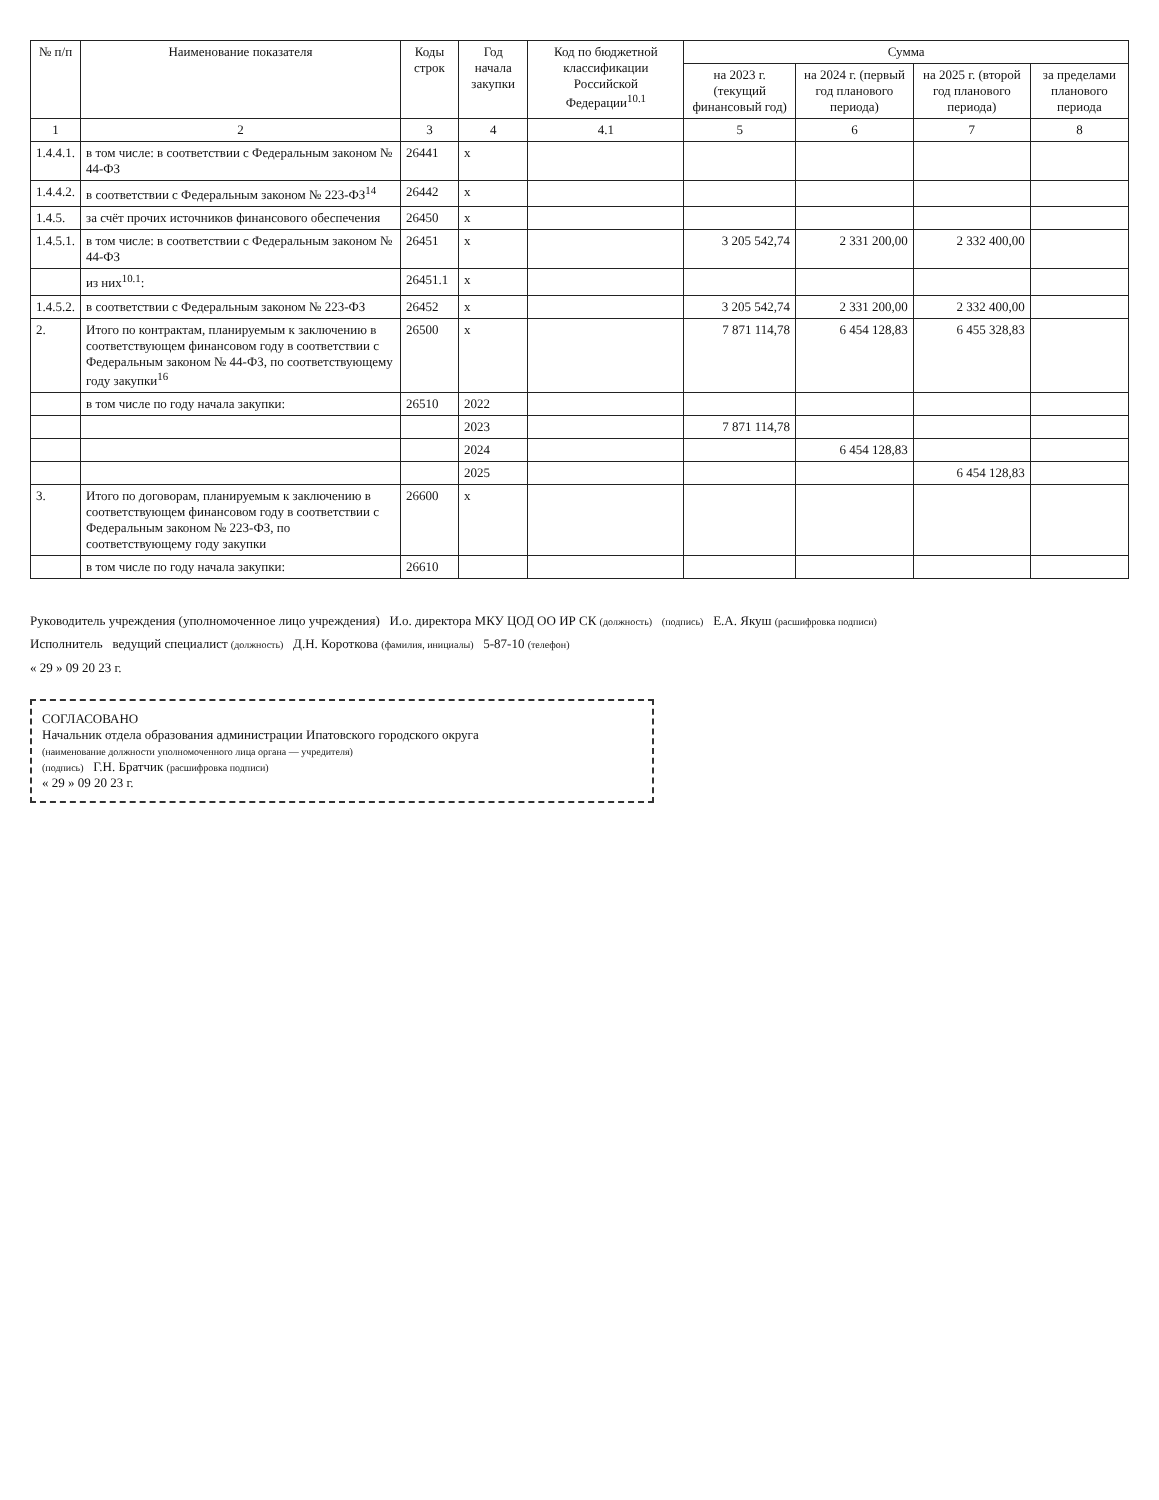| № п/п | Наименование показателя | Коды строк | Год начала закупки | Код по бюджетной классификации Российской Федерации<sup>10.1</sup> | Сумма | | | |
| --- | --- | --- | --- | --- | --- | --- | --- | --- |
| | | | | | на 2023 г. (текущий финансовый год) | на 2024 г. (первый год планового периода) | на 2025 г. (второй год планового периода) | за пределами планового периода |
| 1 | 2 | 3 | 4 | 4.1 | 5 | 6 | 7 | 8 |
| 1.4.4.1. | в том числе: в соответствии с Федеральным законом № 44-ФЗ | 26441 | х | | | | | |
| 1.4.4.2. | в соответствии с Федеральным законом № 223-ФЗ<sup>14</sup> | 26442 | х | | | | | |
| 1.4.5. | за счёт прочих источников финансового обеспечения | 26450 | х | | | | | |
| 1.4.5.1. | в том числе: в соответствии с Федеральным законом № 44-ФЗ | 26451 | х | | 3 205 542,74 | 2 331 200,00 | 2 332 400,00 | |
| | из них<sup>10.1</sup>: | 26451.1 | х | | | | | |
| 1.4.5.2. | в соответствии с Федеральным законом № 223-ФЗ | 26452 | х | | 3 205 542,74 | 2 331 200,00 | 2 332 400,00 | |
| 2. | Итого по контрактам, планируемым к заключению в соответствующем финансовом году в соответствии с Федеральным законом № 44-ФЗ, по соответствующему году закупки<sup>16</sup> | 26500 | х | | 7 871 114,78 | 6 454 128,83 | 6 455 328,83 | |
| | в том числе по году начала закупки: | 26510 | 2022 | | | | | |
| | | | 2023 | | 7 871 114,78 | | | |
| | | | 2024 | | | 6 454 128,83 | | |
| | | | 2025 | | | | 6 454 128,83 | |
| 3. | Итого по договорам, планируемым к заключению в соответствующем финансовом году в соответствии с Федеральным законом № 223-ФЗ, по соответствующему году закупки | 26600 | х | | | | | |
| | в том числе по году начала закупки: | 26610 | | | | | | |
Руководитель учреждения (уполномоченное лицо учреждения) И.о. директора МКУ ЦОД ОО ИР СК (должность) (подпись) Е.А. Якуш (расшифровка подписи)
Исполнитель ведущий специалист (должность) Д.Н. Короткова (фамилия, инициалы) 5-87-10 (телефон)
« 29 » 09 20 23 г.
СОГЛАСОВАНО
Начальник отдела образования администрации Ипатовского городского округа
(наименование должности уполномоченного лица органа — учредителя)
(подпись) Г.Н. Братчик (расшифровка подписи)
« 29 » 09 20 23 г.